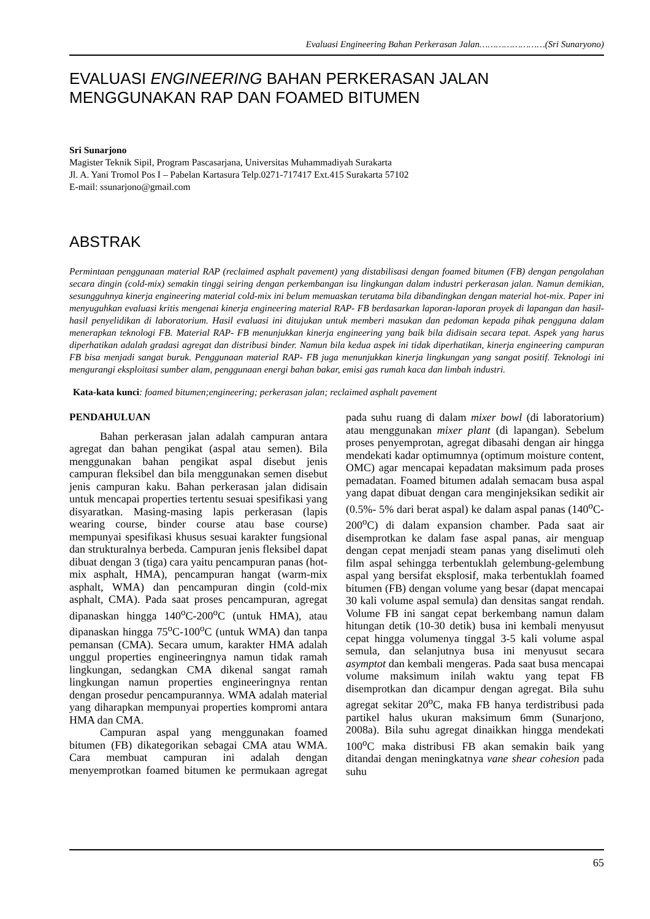Evaluasi Engineering Bahan Perkerasan Jalan……………………(Sri Sunaryono)
EVALUASI ENGINEERING BAHAN PERKERASAN JALAN MENGGUNAKAN RAP DAN FOAMED BITUMEN
Sri Sunarjono
Magister Teknik Sipil, Program Pascasarjana, Universitas Muhammadiyah Surakarta
Jl. A. Yani Tromol Pos I – Pabelan Kartasura Telp.0271-717417 Ext.415 Surakarta 57102
E-mail: ssunarjono@gmail.com
ABSTRAK
Permintaan penggunaan material RAP (reclaimed asphalt pavement) yang distabilisasi dengan foamed bitumen (FB) dengan pengolahan secara dingin (cold-mix) semakin tinggi seiring dengan perkembangan isu lingkungan dalam industri perkerasan jalan. Namun demikian, sesungguhnya kinerja engineering material cold-mix ini belum memuaskan terutama bila dibandingkan dengan material hot-mix. Paper ini menyuguhkan evaluasi kritis mengenai kinerja engineering material RAP- FB berdasarkan laporan-laporan proyek di lapangan dan hasil-hasil penyelidikan di laboratorium. Hasil evaluasi ini ditujukan untuk memberi masukan dan pedoman kepada pihak pengguna dalam menerapkan teknologi FB. Material RAP- FB menunjukkan kinerja engineering yang baik bila didisain secara tepat. Aspek yang harus diperhatikan adalah gradasi agregat dan distribusi binder. Namun bila kedua aspek ini tidak diperhatikan, kinerja engineering campuran FB bisa menjadi sangat buruk. Penggunaan material RAP- FB juga menunjukkan kinerja lingkungan yang sangat positif. Teknologi ini mengurangi eksploitasi sumber alam, penggunaan energi bahan bakar, emisi gas rumah kaca dan limbah industri.
Kata-kata kunci: foamed bitumen;engineering; perkerasan jalan; reclaimed asphalt pavement
PENDAHULUAN
Bahan perkerasan jalan adalah campuran antara agregat dan bahan pengikat (aspal atau semen). Bila menggunakan bahan pengikat aspal disebut jenis campuran fleksibel dan bila menggunakan semen disebut jenis campuran kaku. Bahan perkerasan jalan didisain untuk mencapai properties tertentu sesuai spesifikasi yang disyaratkan. Masing-masing lapis perkerasan (lapis wearing course, binder course atau base course) mempunyai spesifikasi khusus sesuai karakter fungsional dan strukturalnya berbeda. Campuran jenis fleksibel dapat dibuat dengan 3 (tiga) cara yaitu pencampuran panas (hot-mix asphalt, HMA), pencampuran hangat (warm-mix asphalt, WMA) dan pencampuran dingin (cold-mix asphalt, CMA). Pada saat proses pencampuran, agregat dipanaskan hingga 140<sup>o</sup>C-200<sup>o</sup>C (untuk HMA), atau dipanaskan hingga 75<sup>o</sup>C-100<sup>o</sup>C (untuk WMA) dan tanpa pemansan (CMA). Secara umum, karakter HMA adalah unggul properties engineeringnya namun tidak ramah lingkungan, sedangkan CMA dikenal sangat ramah lingkungan namun properties engineeringnya rentan dengan prosedur pencampurannya. WMA adalah material yang diharapkan mempunyai properties kompromi antara HMA dan CMA.
Campuran aspal yang menggunakan foamed bitumen (FB) dikategorikan sebagai CMA atau WMA. Cara membuat campuran ini adalah dengan menyemprotkan foamed bitumen ke permukaan agregat pada suhu ruang di dalam mixer bowl (di laboratorium) atau menggunakan mixer plant (di lapangan). Sebelum proses penyemprotan, agregat dibasahi dengan air hingga mendekati kadar optimumnya (optimum moisture content, OMC) agar mencapai kepadatan maksimum pada proses pemadatan. Foamed bitumen adalah semacam busa aspal yang dapat dibuat dengan cara menginjeksikan sedikit air (0.5%- 5% dari berat aspal) ke dalam aspal panas (140<sup>o</sup>C-200<sup>o</sup>C) di dalam expansion chamber. Pada saat air disemprotkan ke dalam fase aspal panas, air menguap dengan cepat menjadi steam panas yang diselimuti oleh film aspal sehingga terbentuklah gelembung-gelembung aspal yang bersifat eksplosif, maka terbentuklah foamed bitumen (FB) dengan volume yang besar (dapat mencapai 30 kali volume aspal semula) dan densitas sangat rendah. Volume FB ini sangat cepat berkembang namun dalam hitungan detik (10-30 detik) busa ini kembali menyusut cepat hingga volumenya tinggal 3-5 kali volume aspal semula, dan selanjutnya busa ini menyusut secara asymptot dan kembali mengeras. Pada saat busa mencapai volume maksimum inilah waktu yang tepat FB disemprotkan dan dicampur dengan agregat. Bila suhu agregat sekitar 20<sup>o</sup>C, maka FB hanya terdistribusi pada partikel halus ukuran maksimum 6mm (Sunarjono, 2008a). Bila suhu agregat dinaikkan hingga mendekati 100<sup>o</sup>C maka distribusi FB akan semakin baik yang ditandai dengan meningkatnya vane shear cohesion pada suhu
65